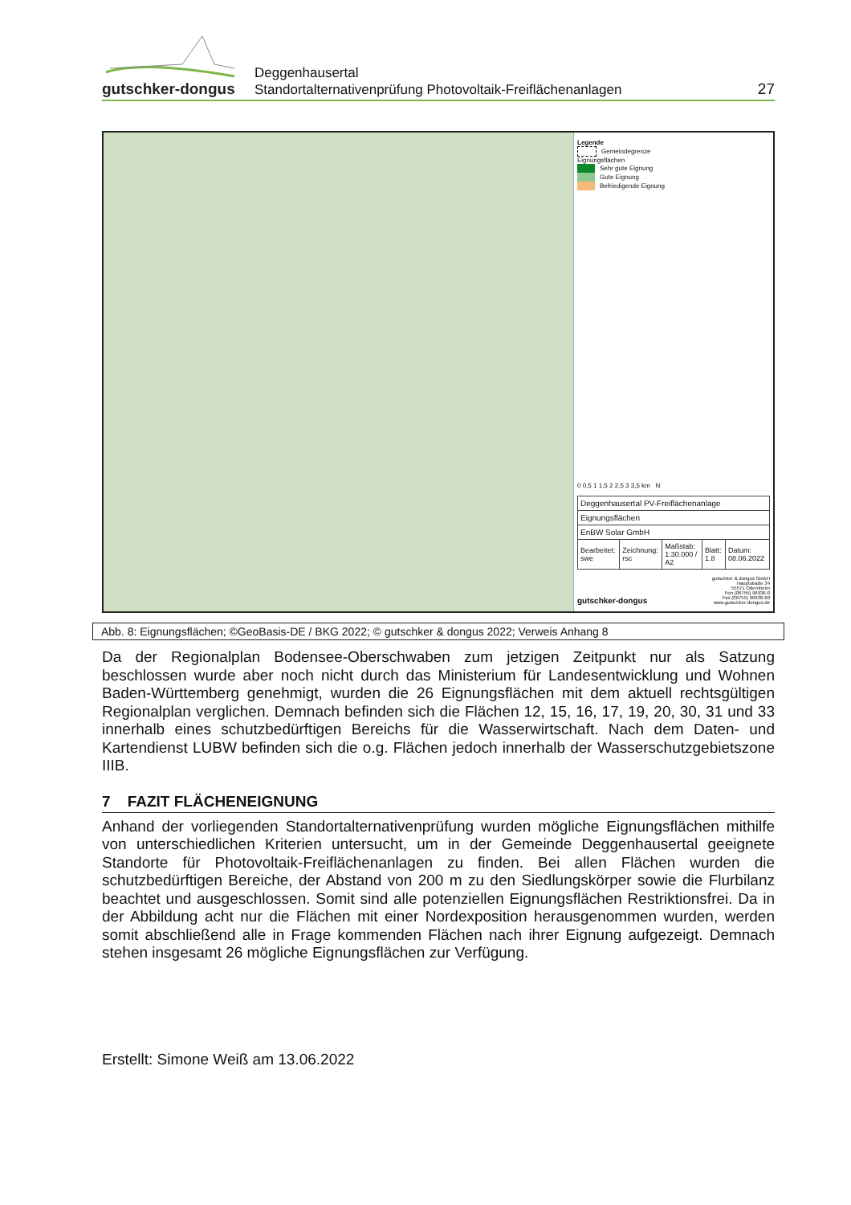gutschker-dongus
Deggenhausertal
Standortalternativenprüfung Photovoltaik-Freiflächenanlagen
27
Legende
Gemeindegrenze
Eignungsflächen
Sehr gute Eignung
Gute Eignung
Befriedigende Eignung
0 0,5 1 1,5 2 2,5 3 3,5 km N
| Deggenhausertal PV-Freiflächenanlage | | | | |
| Eignungsflächen | | | | |
| EnBW Solar GmbH | | | | |
| Bearbeitet: swe | Zeichnung: rsc | Maßstab: 1:30.000 / A2 | Blatt: 1.8 | Datum: 08.06.2022 |
gutschker-dongus
gutschker & dongus GmbH
Hauptstraße 34
55571 Odernheim
Fon (06755) 96936-0
Fax (06755) 96936-60
www.gutschker-dongus.de
Abb. 8: Eignungsflächen; ©GeoBasis-DE / BKG 2022; © gutschker & dongus 2022; Verweis Anhang 8
Da der Regionalplan Bodensee-Oberschwaben zum jetzigen Zeitpunkt nur als Satzung beschlossen wurde aber noch nicht durch das Ministerium für Landesentwicklung und Wohnen Baden-Württemberg genehmigt, wurden die 26 Eignungsflächen mit dem aktuell rechtsgültigen Regionalplan verglichen. Demnach befinden sich die Flächen 12, 15, 16, 17, 19, 20, 30, 31 und 33 innerhalb eines schutzbedürftigen Bereichs für die Wasserwirtschaft. Nach dem Daten- und Kartendienst LUBW befinden sich die o.g. Flächen jedoch innerhalb der Wasserschutzgebietszone IIIB.
7 FAZIT FLÄCHENEIGNUNG
Anhand der vorliegenden Standortalternativenprüfung wurden mögliche Eignungsflächen mithilfe von unterschiedlichen Kriterien untersucht, um in der Gemeinde Deggenhausertal geeignete Standorte für Photovoltaik-Freiflächenanlagen zu finden. Bei allen Flächen wurden die schutzbedürftigen Bereiche, der Abstand von 200 m zu den Siedlungskörper sowie die Flurbilanz beachtet und ausgeschlossen. Somit sind alle potenziellen Eignungsflächen Restriktionsfrei. Da in der Abbildung acht nur die Flächen mit einer Nordexposition herausgenommen wurden, werden somit abschließend alle in Frage kommenden Flächen nach ihrer Eignung aufgezeigt. Demnach stehen insgesamt 26 mögliche Eignungsflächen zur Verfügung.
Erstellt: Simone Weiß am 13.06.2022